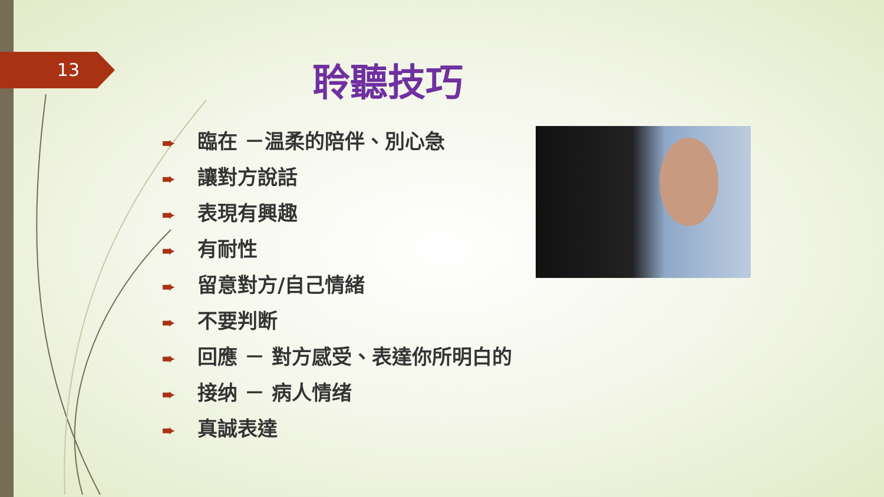13 聆聽技巧
➨ 臨在 －温柔的陪伴、別心急
➨ 讓對方說話
➨ 表現有興趣
➨ 有耐性
➨ 留意對方/自己情緒
➨ 不要判断
➨ 回應 － 對方感受、表達你所明白的
➨ 接纳 － 病人情绪
➨ 真誠表達